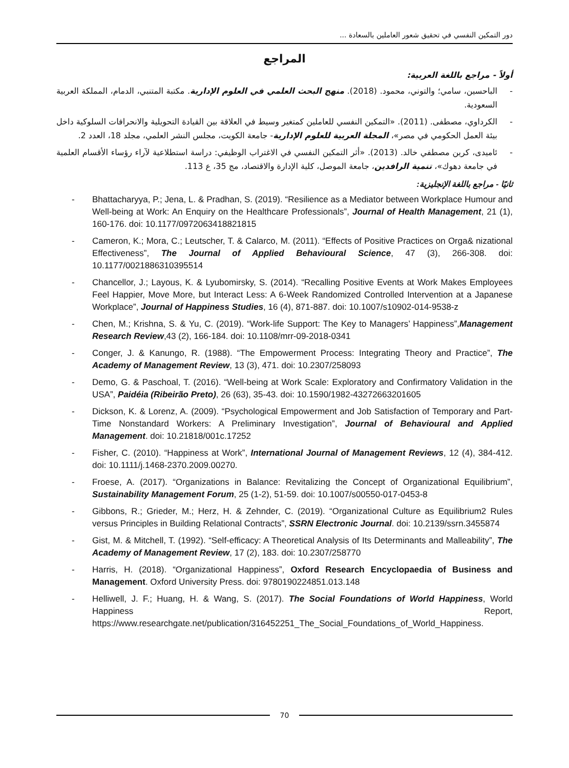دور التمكين النفسي في تحقيق شعور العاملين بالسعادة ...
المراجع
أولاً - مراجع باللغة العربية:
- الباحسين، سامي؛ والتوني، محمود. (2018). منهج البحث العلمي في العلوم الإدارية. مكتبة المتنبي، الدمام، المملكة العربية السعودية.
- الكرداوي، مصطفى. (2011). «التمكين النفسي للعاملين كمتغير وسيط في العلاقة بين القيادة التحويلية والانحرافات السلوكية داخل بيئة العمل الحكومي في مصر»، المجلة العربية للعلوم الإدارية- جامعة الكويت، مجلس النشر العلمي، مجلد 18، العدد 2.
- ئاميدى، كرين مصطفي خالد. (2013). «أثر التمكين النفسي في الاغتراب الوظيفي: دراسة استطلاعية لآراء رؤساء الأقسام العلمية في جامعة دهوك»، تنمية الرافدين، جامعة الموصل، كلية الإدارة والاقتصاد، مج 35، ع 113.
ثانيًا - مراجع باللغة الإنجليزية:
- Bhattacharyya, P.; Jena, L. & Pradhan, S. (2019). “Resilience as a Mediator between Workplace Humour and Well-being at Work: An Enquiry on the Healthcare Professionals”, Journal of Health Management, 21 (1), 160-176. doi: 10.1177/0972063418821815
- Cameron, K.; Mora, C.; Leutscher, T. & Calarco, M. (2011). “Effects of Positive Practices on Orga& nizational Effectiveness”, The Journal of Applied Behavioural Science, 47 (3), 266-308. doi: 10.1177/0021886310395514
- Chancellor, J.; Layous, K. & Lyubomirsky, S. (2014). “Recalling Positive Events at Work Makes Employees Feel Happier, Move More, but Interact Less: A 6-Week Randomized Controlled Intervention at a Japanese Workplace”, Journal of Happiness Studies, 16 (4), 871-887. doi: 10.1007/s10902-014-9538-z
- Chen, M.; Krishna, S. & Yu, C. (2019). “Work-life Support: The Key to Managers’ Happiness”,Management Research Review,43 (2), 166-184. doi: 10.1108/mrr-09-2018-0341
- Conger, J. & Kanungo, R. (1988). “The Empowerment Process: Integrating Theory and Practice”, The Academy of Management Review, 13 (3), 471. doi: 10.2307/258093
- Demo, G. & Paschoal, T. (2016). “Well-being at Work Scale: Exploratory and Confirmatory Validation in the USA”, Paidéia (Ribeirão Preto), 26 (63), 35-43. doi: 10.1590/1982-43272663201605
- Dickson, K. & Lorenz, A. (2009). “Psychological Empowerment and Job Satisfaction of Temporary and Part-Time Nonstandard Workers: A Preliminary Investigation”, Journal of Behavioural and Applied Management. doi: 10.21818/001c.17252
- Fisher, C. (2010). “Happiness at Work”, International Journal of Management Reviews, 12 (4), 384-412. doi: 10.1111/j.1468-2370.2009.00270.
- Froese, A. (2017). “Organizations in Balance: Revitalizing the Concept of Organizational Equilibrium”, Sustainability Management Forum, 25 (1-2), 51-59. doi: 10.1007/s00550-017-0453-8
- Gibbons, R.; Grieder, M.; Herz, H. & Zehnder, C. (2019). “Organizational Culture as Equilibrium2 Rules versus Principles in Building Relational Contracts”, SSRN Electronic Journal. doi: 10.2139/ssrn.3455874
- Gist, M. & Mitchell, T. (1992). “Self-efficacy: A Theoretical Analysis of Its Determinants and Malleability”, The Academy of Management Review, 17 (2), 183. doi: 10.2307/258770
- Harris, H. (2018). “Organizational Happiness”, Oxford Research Encyclopaedia of Business and Management. Oxford University Press. doi: 9780190224851.013.148
- Helliwell, J. F.; Huang, H. & Wang, S. (2017). The Social Foundations of World Happiness, World Happiness Report, https://www.researchgate.net/publication/316452251_The_Social_Foundations_of_World_Happiness.
70